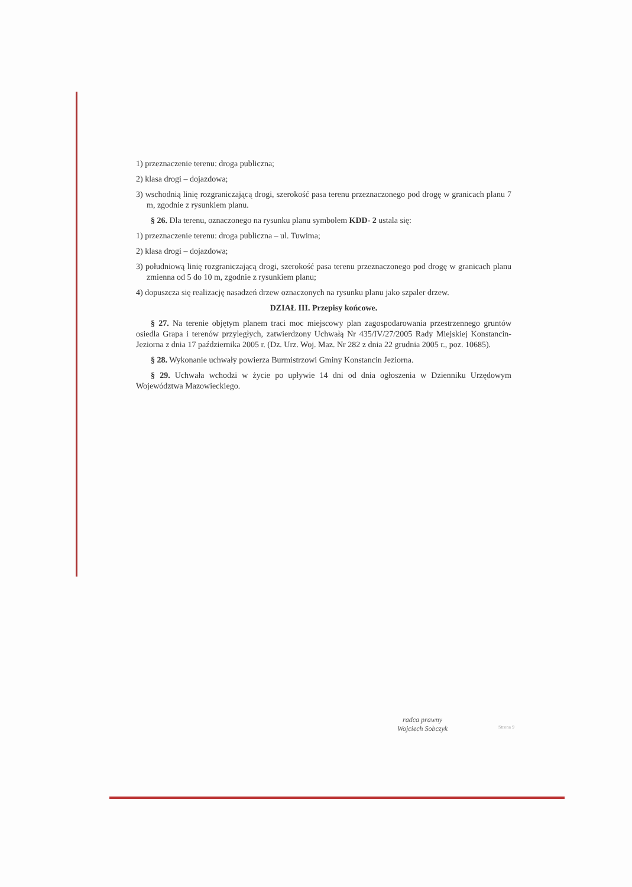1) przeznaczenie terenu: droga publiczna;
2) klasa drogi – dojazdowa;
3) wschodnią linię rozgraniczającą drogi, szerokość pasa terenu przeznaczonego pod drogę w granicach planu 7 m, zgodnie z rysunkiem planu.
§ 26. Dla terenu, oznaczonego na rysunku planu symbolem KDD- 2 ustala się:
1) przeznaczenie terenu: droga publiczna – ul. Tuwima;
2) klasa drogi – dojazdowa;
3) południową linię rozgraniczającą drogi, szerokość pasa terenu przeznaczonego pod drogę w granicach planu zmienna od 5 do 10 m, zgodnie z rysunkiem planu;
4) dopuszcza się realizację nasadzeń drzew oznaczonych na rysunku planu jako szpaler drzew.
DZIAŁ III. Przepisy końcowe.
§ 27. Na terenie objętym planem traci moc miejscowy plan zagospodarowania przestrzennego gruntów osiedla Grapa i terenów przyległych, zatwierdzony Uchwałą Nr 435/IV/27/2005 Rady Miejskiej Konstancin-Jeziorna z dnia 17 października 2005 r. (Dz. Urz. Woj. Maz. Nr 282 z dnia 22 grudnia 2005 r., poz. 10685).
§ 28. Wykonanie uchwały powierza Burmistrzowi Gminy Konstancin Jeziorna.
§ 29. Uchwała wchodzi w życie po upływie 14 dni od dnia ogłoszenia w Dzienniku Urzędowym Województwa Mazowieckiego.
radca prawny
Wojciech Sobczyk
Strona 9